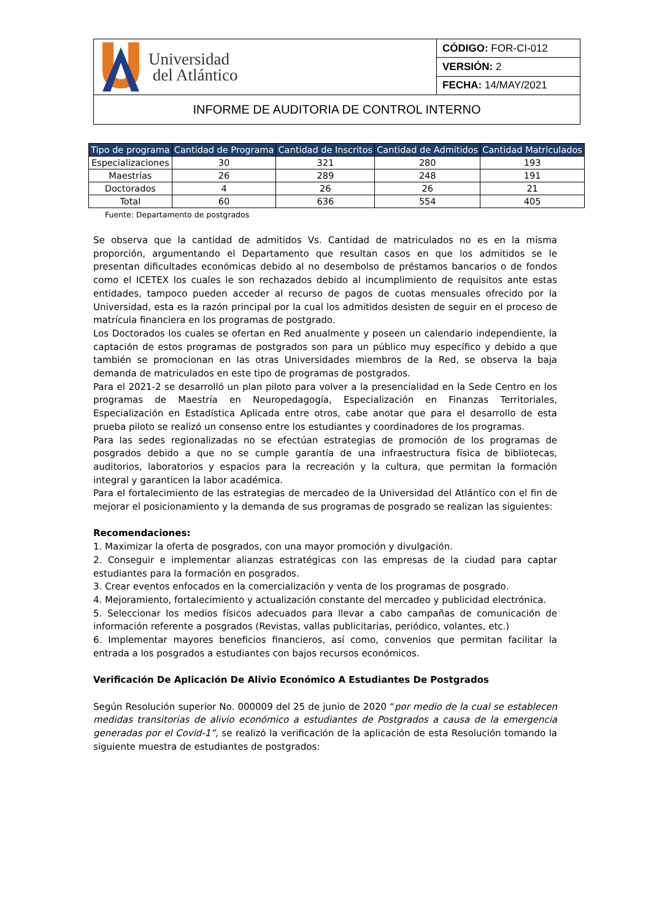| Universidad del Atlántico | CÓDIGO: FOR-CI-012 |
| | VERSIÓN: 2 |
| | FECHA: 14/MAY/2021 |
| INFORME DE AUDITORIA DE CONTROL INTERNO | |
| Tipo de programa | Cantidad de Programa | Cantidad de Inscritos | Cantidad de Admitidos | Cantidad Matriculados |
| --- | --- | --- | --- | --- |
| Especializaciones | 30 | 321 | 280 | 193 |
| Maestrías | 26 | 289 | 248 | 191 |
| Doctorados | 4 | 26 | 26 | 21 |
| Total | 60 | 636 | 554 | 405 |
Fuente: Departamento de postgrados
Se observa que la cantidad de admitidos Vs. Cantidad de matriculados no es en la misma proporción, argumentando el Departamento que resultan casos en que los admitidos se le presentan dificultades económicas debido al no desembolso de préstamos bancarios o de fondos como el ICETEX los cuales le son rechazados debido al incumplimiento de requisitos ante estas entidades, tampoco pueden acceder al recurso de pagos de cuotas mensuales ofrecido por la Universidad, esta es la razón principal por la cual los admitidos desisten de seguir en el proceso de matrícula financiera en los programas de postgrado.
Los Doctorados los cuales se ofertan en Red anualmente y poseen un calendario independiente, la captación de estos programas de postgrados son para un público muy específico y debido a que también se promocionan en las otras Universidades miembros de la Red, se observa la baja demanda de matriculados en este tipo de programas de postgrados.
Para el 2021-2 se desarrolló un plan piloto para volver a la presencialidad en la Sede Centro en los programas de Maestría en Neuropedagogía, Especialización en Finanzas Territoriales, Especialización en Estadística Aplicada entre otros, cabe anotar que para el desarrollo de esta prueba piloto se realizó un consenso entre los estudiantes y coordinadores de los programas.
Para las sedes regionalizadas no se efectúan estrategias de promoción de los programas de posgrados debido a que no se cumple garantía de una infraestructura física de bibliotecas, auditorios, laboratorios y espacios para la recreación y la cultura, que permitan la formación integral y garanticen la labor académica.
Para el fortalecimiento de las estrategias de mercadeo de la Universidad del Atlántico con el fin de mejorar el posicionamiento y la demanda de sus programas de posgrado se realizan las siguientes:
Recomendaciones:
1. Maximizar la oferta de posgrados, con una mayor promoción y divulgación.
2. Conseguir e implementar alianzas estratégicas con las empresas de la ciudad para captar estudiantes para la formación en posgrados.
3. Crear eventos enfocados en la comercialización y venta de los programas de posgrado.
4. Mejoramiento, fortalecimiento y actualización constante del mercadeo y publicidad electrónica.
5. Seleccionar los medios físicos adecuados para llevar a cabo campañas de comunicación de información referente a posgrados (Revistas, vallas publicitarias, periódico, volantes, etc.)
6. Implementar mayores beneficios financieros, así como, convenios que permitan facilitar la entrada a los posgrados a estudiantes con bajos recursos económicos.
Verificación De Aplicación De Alivio Económico A Estudiantes De Postgrados
Según Resolución superior No. 000009 del 25 de junio de 2020 “por medio de la cual se establecen medidas transitorias de alivio económico a estudiantes de Postgrados a causa de la emergencia generadas por el Covid-1”, se realizó la verificación de la aplicación de esta Resolución tomando la siguiente muestra de estudiantes de postgrados: